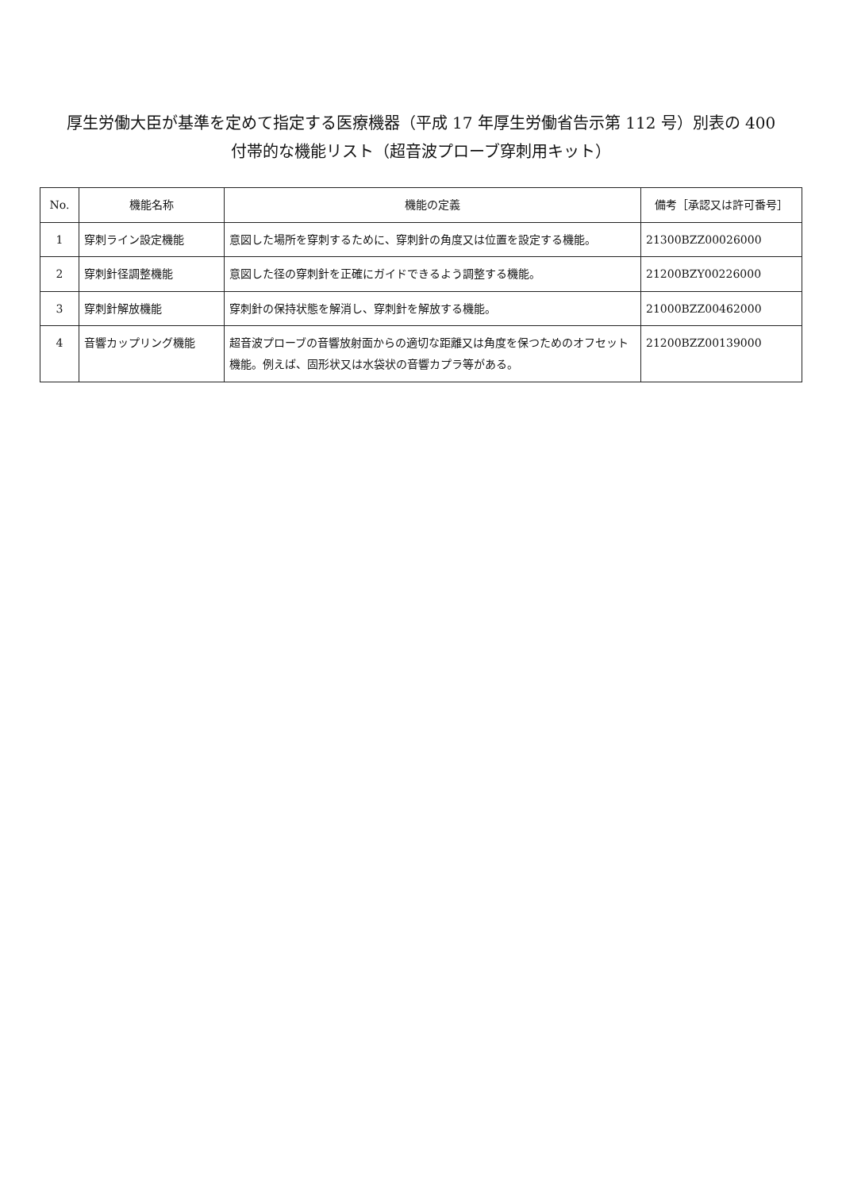厚生労働大臣が基準を定めて指定する医療機器（平成 17 年厚生労働省告示第 112 号）別表の 400
付帯的な機能リスト（超音波プローブ穿刺用キット）
| No. | 機能名称 | 機能の定義 | 備考［承認又は許可番号］ |
| --- | --- | --- | --- |
| 1 | 穿刺ライン設定機能 | 意図した場所を穿刺するために、穿刺針の角度又は位置を設定する機能。 | 21300BZZ00026000 |
| 2 | 穿刺針径調整機能 | 意図した径の穿刺針を正確にガイドできるよう調整する機能。 | 21200BZY00226000 |
| 3 | 穿刺針解放機能 | 穿刺針の保持状態を解消し、穿刺針を解放する機能。 | 21000BZZ00462000 |
| 4 | 音響カップリング機能 | 超音波プローブの音響放射面からの適切な距離又は角度を保つためのオフセット機能。例えば、固形状又は水袋状の音響カプラ等がある。 | 21200BZZ00139000 |